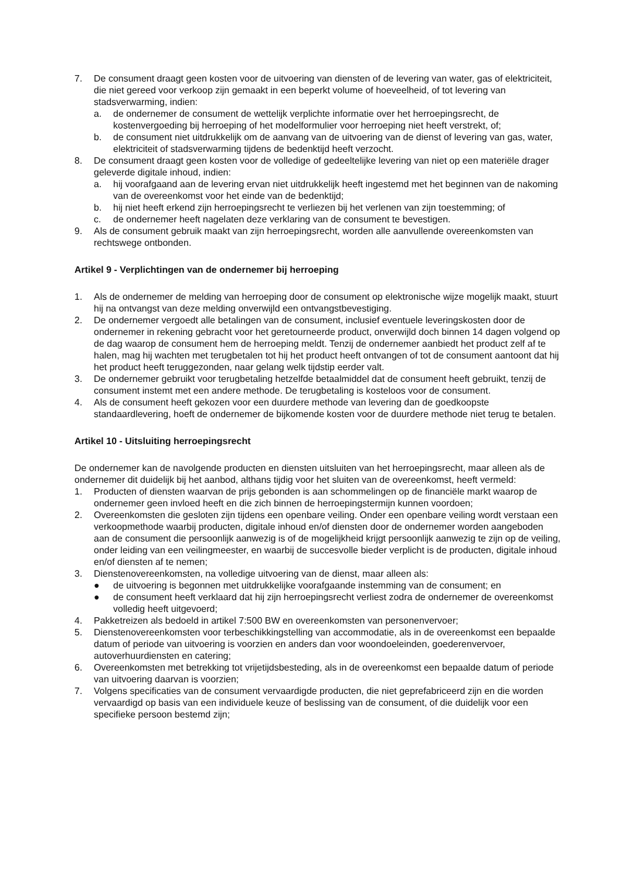7. De consument draagt geen kosten voor de uitvoering van diensten of de levering van water, gas of elektriciteit, die niet gereed voor verkoop zijn gemaakt in een beperkt volume of hoeveelheid, of tot levering van stadsverwarming, indien:
a. de ondernemer de consument de wettelijk verplichte informatie over het herroepingsrecht, de kostenvergoeding bij herroeping of het modelformulier voor herroeping niet heeft verstrekt, of;
b. de consument niet uitdrukkelijk om de aanvang van de uitvoering van de dienst of levering van gas, water, elektriciteit of stadsverwarming tijdens de bedenktijd heeft verzocht.
8. De consument draagt geen kosten voor de volledige of gedeeltelijke levering van niet op een materiële drager geleverde digitale inhoud, indien:
a. hij voorafgaand aan de levering ervan niet uitdrukkelijk heeft ingestemd met het beginnen van de nakoming van de overeenkomst voor het einde van de bedenktijd;
b. hij niet heeft erkend zijn herroepingsrecht te verliezen bij het verlenen van zijn toestemming; of
c. de ondernemer heeft nagelaten deze verklaring van de consument te bevestigen.
9. Als de consument gebruik maakt van zijn herroepingsrecht, worden alle aanvullende overeenkomsten van rechtswege ontbonden.
Artikel 9 - Verplichtingen van de ondernemer bij herroeping
1. Als de ondernemer de melding van herroeping door de consument op elektronische wijze mogelijk maakt, stuurt hij na ontvangst van deze melding onverwijld een ontvangstbevestiging.
2. De ondernemer vergoedt alle betalingen van de consument, inclusief eventuele leveringskosten door de ondernemer in rekening gebracht voor het geretourneerde product, onverwijld doch binnen 14 dagen volgend op de dag waarop de consument hem de herroeping meldt. Tenzij de ondernemer aanbiedt het product zelf af te halen, mag hij wachten met terugbetalen tot hij het product heeft ontvangen of tot de consument aantoont dat hij het product heeft teruggezonden, naar gelang welk tijdstip eerder valt.
3. De ondernemer gebruikt voor terugbetaling hetzelfde betaalmiddel dat de consument heeft gebruikt, tenzij de consument instemt met een andere methode. De terugbetaling is kosteloos voor de consument.
4. Als de consument heeft gekozen voor een duurdere methode van levering dan de goedkoopste standaardlevering, hoeft de ondernemer de bijkomende kosten voor de duurdere methode niet terug te betalen.
Artikel 10 - Uitsluiting herroepingsrecht
De ondernemer kan de navolgende producten en diensten uitsluiten van het herroepingsrecht, maar alleen als de ondernemer dit duidelijk bij het aanbod, althans tijdig voor het sluiten van de overeenkomst, heeft vermeld:
1. Producten of diensten waarvan de prijs gebonden is aan schommelingen op de financiële markt waarop de ondernemer geen invloed heeft en die zich binnen de herroepingstermijn kunnen voordoen;
2. Overeenkomsten die gesloten zijn tijdens een openbare veiling. Onder een openbare veiling wordt verstaan een verkoopmethode waarbij producten, digitale inhoud en/of diensten door de ondernemer worden aangeboden aan de consument die persoonlijk aanwezig is of de mogelijkheid krijgt persoonlijk aanwezig te zijn op de veiling, onder leiding van een veilingmeester, en waarbij de succesvolle bieder verplicht is de producten, digitale inhoud en/of diensten af te nemen;
3. Dienstenovereenkomsten, na volledige uitvoering van de dienst, maar alleen als:
● de uitvoering is begonnen met uitdrukkelijke voorafgaande instemming van de consument; en
● de consument heeft verklaard dat hij zijn herroepingsrecht verliest zodra de ondernemer de overeenkomst volledig heeft uitgevoerd;
4. Pakketreizen als bedoeld in artikel 7:500 BW en overeenkomsten van personenvervoer;
5. Dienstenovereenkomsten voor terbeschikkingstelling van accommodatie, als in de overeenkomst een bepaalde datum of periode van uitvoering is voorzien en anders dan voor woondoeleinden, goederenvervoer, autoverhuurdiensten en catering;
6. Overeenkomsten met betrekking tot vrijetijdsbesteding, als in de overeenkomst een bepaalde datum of periode van uitvoering daarvan is voorzien;
7. Volgens specificaties van de consument vervaardigde producten, die niet geprefabriceerd zijn en die worden vervaardigd op basis van een individuele keuze of beslissing van de consument, of die duidelijk voor een specifieke persoon bestemd zijn;